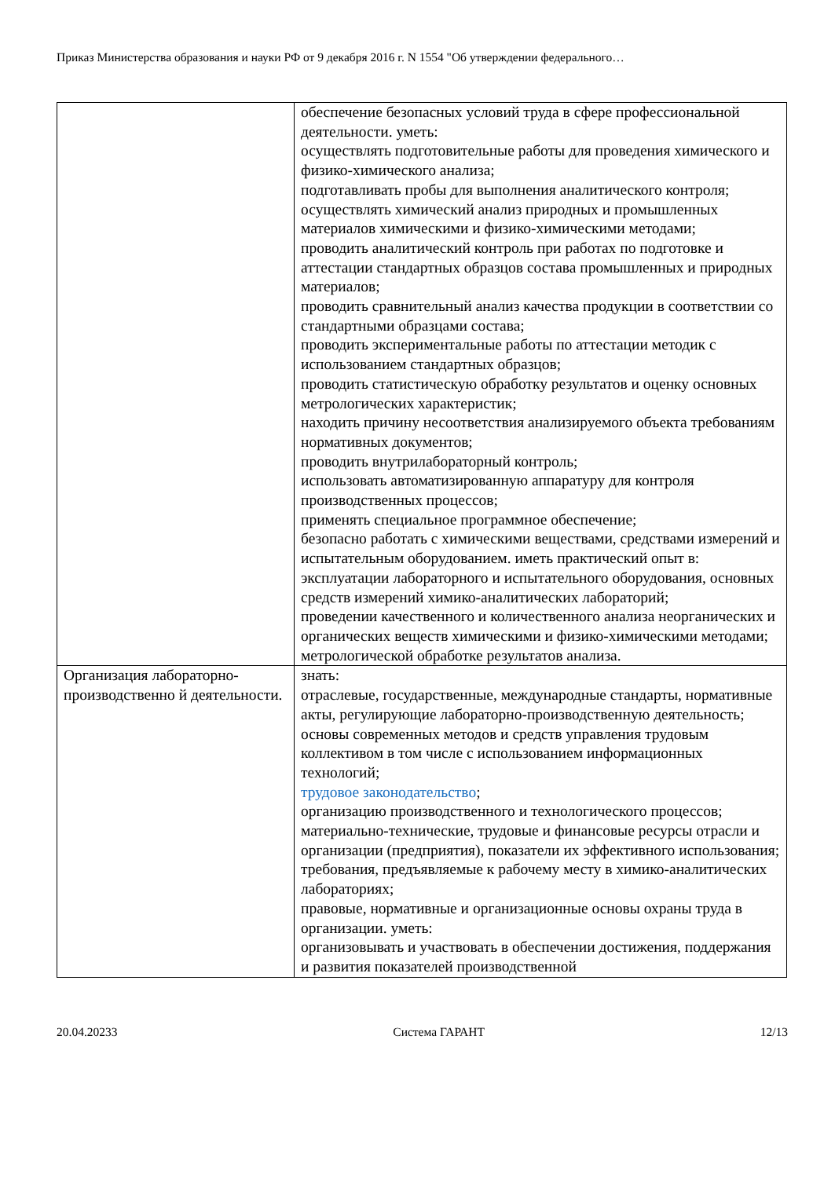Приказ Министерства образования и науки РФ от 9 декабря 2016 г. N 1554 "Об утверждении федерального…
| | обеспечение безопасных условий труда в сфере профессиональной деятельности. уметь: осуществлять подготовительные работы для проведения химического и физико-химического анализа; подготавливать пробы для выполнения аналитического контроля; осуществлять химический анализ природных и промышленных материалов химическими и физико-химическими методами; проводить аналитический контроль при работах по подготовке и аттестации стандартных образцов состава промышленных и природных материалов; проводить сравнительный анализ качества продукции в соответствии со стандартными образцами состава; проводить экспериментальные работы по аттестации методик с использованием стандартных образцов; проводить статистическую обработку результатов и оценку основных метрологических характеристик; находить причину несоответствия анализируемого объекта требованиям нормативных документов; проводить внутрилабораторный контроль; использовать автоматизированную аппаратуру для контроля производственных процессов; применять специальное программное обеспечение; безопасно работать с химическими веществами, средствами измерений и испытательным оборудованием. иметь практический опыт в: эксплуатации лабораторного и испытательного оборудования, основных средств измерений химико-аналитических лабораторий; проведении качественного и количественного анализа неорганических и органических веществ химическими и физико-химическими методами; метрологической обработке результатов анализа. |
| Организация лабораторно-производственно й деятельности. | знать: отраслевые, государственные, международные стандарты, нормативные акты, регулирующие лабораторно-производственную деятельность; основы современных методов и средств управления трудовым коллективом в том числе с использованием информационных технологий; трудовое законодательство ; организацию производственного и технологического процессов; материально-технические, трудовые и финансовые ресурсы отрасли и организации (предприятия), показатели их эффективного использования; требования, предъявляемые к рабочему месту в химико-аналитических лабораториях; правовые, нормативные и организационные основы охраны труда в организации. уметь: организовывать и участвовать в обеспечении достижения, поддержания и развития показателей производственной |
20.04.20233 Система ГАРАНТ 12/13